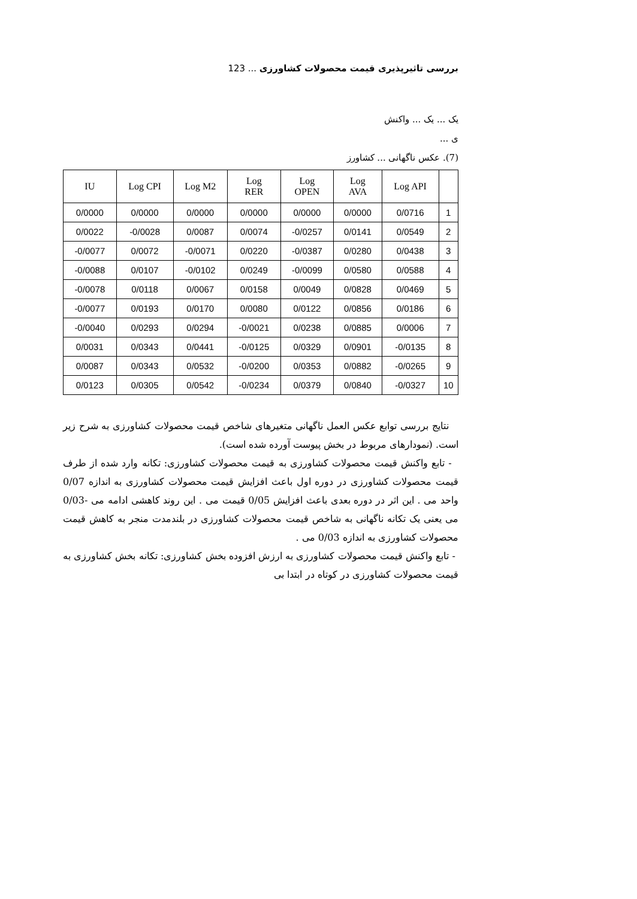بررسی تاثیرپذیری قیمت محصولات کشاورزی ... 123
یک ... یک ... واکنش
ی ...
(7). عکس ناگهانی ... کشاورز
| IU | Log CPI | Log M2 | Log RER | Log OPEN | Log AVA | Log API | |
| --- | --- | --- | --- | --- | --- | --- | --- |
| 0/0000 | 0/0000 | 0/0000 | 0/0000 | 0/0000 | 0/0000 | 0/0716 | 1 |
| 0/0022 | -0/0028 | 0/0087 | 0/0074 | -0/0257 | 0/0141 | 0/0549 | 2 |
| -0/0077 | 0/0072 | -0/0071 | 0/0220 | -0/0387 | 0/0280 | 0/0438 | 3 |
| -0/0088 | 0/0107 | -0/0102 | 0/0249 | -0/0099 | 0/0580 | 0/0588 | 4 |
| -0/0078 | 0/0118 | 0/0067 | 0/0158 | 0/0049 | 0/0828 | 0/0469 | 5 |
| -0/0077 | 0/0193 | 0/0170 | 0/0080 | 0/0122 | 0/0856 | 0/0186 | 6 |
| -0/0040 | 0/0293 | 0/0294 | -0/0021 | 0/0238 | 0/0885 | 0/0006 | 7 |
| 0/0031 | 0/0343 | 0/0441 | -0/0125 | 0/0329 | 0/0901 | -0/0135 | 8 |
| 0/0087 | 0/0343 | 0/0532 | -0/0200 | 0/0353 | 0/0882 | -0/0265 | 9 |
| 0/0123 | 0/0305 | 0/0542 | -0/0234 | 0/0379 | 0/0840 | -0/0327 | 10 |
نتایج بررسی توابع عکس العمل ناگهانی متغیرهای شاخص قیمت محصولات کشاورزی به شرح زیر است. (نمودارهای مربوط در بخش پیوست آورده شده است).
- تابع واکنش قیمت محصولات کشاورزی به قیمت محصولات کشاورزی: تکانه وارد شده از طرف قیمت محصولات کشاورزی در دوره اول باعث افزایش قیمت محصولات کشاورزی به اندازه 0/07 واحد می . این اثر در دوره بعدی باعث افزایش 0/05 قیمت می . این روند کاهشی ادامه می‌ -0/03 می یعنی یک تکانه ناگهانی به شاخص قیمت محصولات کشاورزی در بلندمدت منجر به کاهش قیمت محصولات کشاورزی به اندازه 0/03 می .
- تابع واکنش قیمت محصولات کشاورزی به ارزش افزوده بخش کشاورزی: تکانه بخش کشاورزی به قیمت محصولات کشاورزی در کوتاه در ابتدا بی